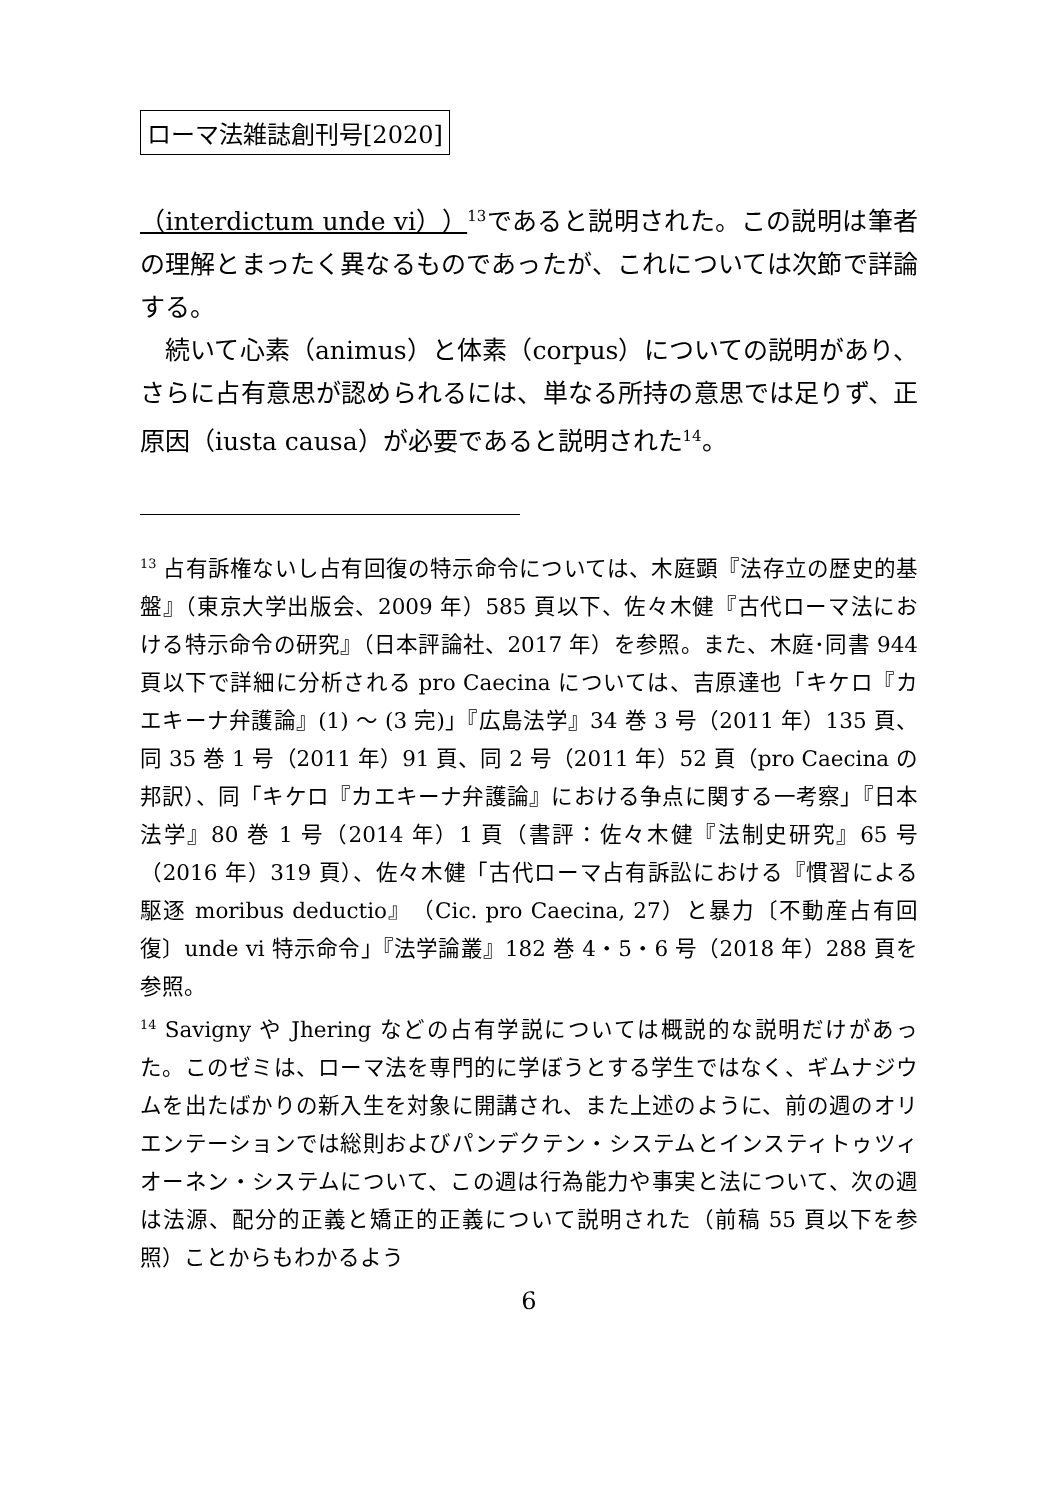ローマ法雑誌創刊号[2020]
（interdictum unde vi））<sup>13</sup>であると説明された。この説明は筆者の理解とまったく異なるものであったが、これについては次節で詳論する。
　続いて心素（animus）と体素（corpus）についての説明があり、さらに占有意思が認められるには、単なる所持の意思では足りず、正原因（iusta causa）が必要であると説明された<sup>14</sup>。
<sup>13</sup> 占有訴権ないし占有回復の特示命令については、木庭顕『法存立の歴史的基盤』（東京大学出版会、2009 年）585 頁以下、佐々木健『古代ローマ法における特示命令の研究』（日本評論社、2017 年）を参照。また、木庭･同書 944 頁以下で詳細に分析される pro Caecina については、吉原達也「キケロ『カエキーナ弁護論』(1) 〜 (3 完)」『広島法学』34 巻 3 号（2011 年）135 頁、同 35 巻 1 号（2011 年）91 頁、同 2 号（2011 年）52 頁（pro Caecina の邦訳）、同「キケロ『カエキーナ弁護論』における争点に関する一考察」『日本法学』80 巻 1 号（2014 年）1 頁（書評：佐々木健『法制史研究』65 号（2016 年）319 頁）、佐々木健「古代ローマ占有訴訟における『慣習による駆逐 moribus deductio』（Cic. pro Caecina, 27）と暴力〔不動産占有回復〕unde vi 特示命令」『法学論叢』182 巻 4・5・6 号（2018 年）288 頁を参照。
<sup>14</sup> Savigny や Jhering などの占有学説については概説的な説明だけがあった。このゼミは、ローマ法を専門的に学ぼうとする学生ではなく、ギムナジウムを出たばかりの新入生を対象に開講され、また上述のように、前の週のオリエンテーションでは総則およびパンデクテン・システムとインスティトゥツィオーネン・システムについて、この週は行為能力や事実と法について、次の週は法源、配分的正義と矯正的正義について説明された（前稿 55 頁以下を参照）ことからもわかるよう
6